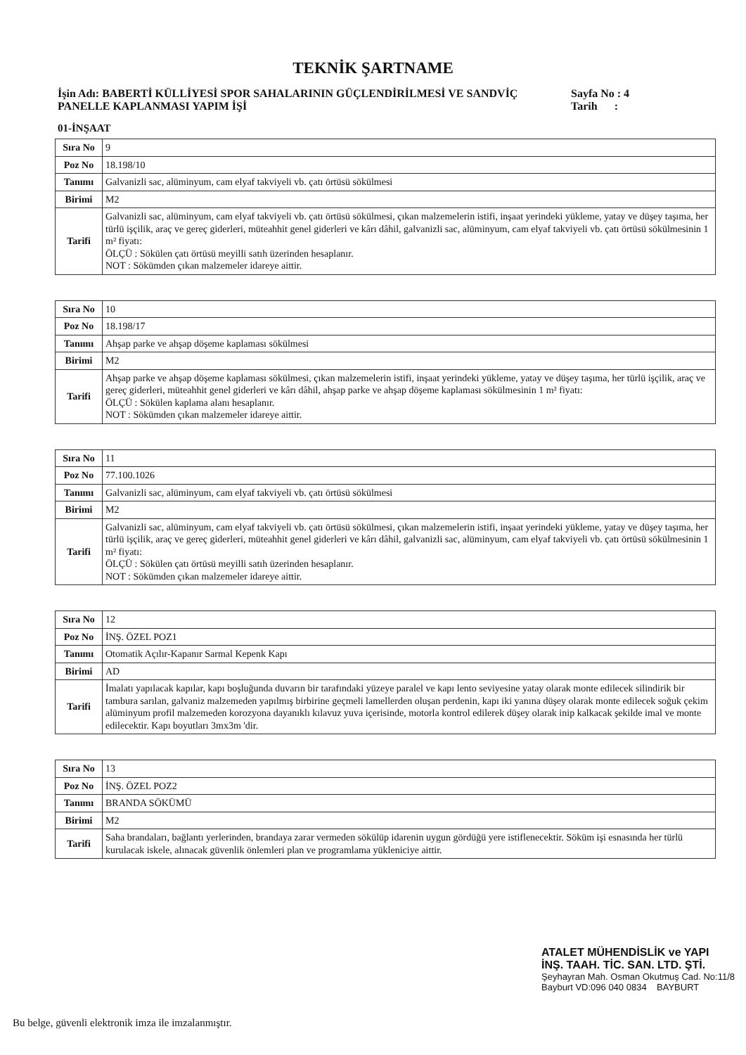TEKNİK ŞARTNAME
İşin Adı: BABERTİ KÜLLİYESİ SPOR SAHALARININ GÜÇLENDİRİLMESİ VE SANDVİÇ PANELLE KAPLANMASI YAPIM İŞİ
Sayfa No : 4
Tarih :
01-İNŞAAT
| Sıra No | 9 |
| Poz No | 18.198/10 |
| Tanımı | Galvanizli sac, alüminyum, cam elyaf takviyeli vb. çatı örtüsü sökülmesi |
| Birimi | M2 |
| Tarifi | Galvanizli sac, alüminyum, cam elyaf takviyeli vb. çatı örtüsü sökülmesi, çıkan malzemelerin istifi, inşaat yerindeki yükleme, yatay ve düşey taşıma, her türlü işçilik, araç ve gereç giderleri, müteahhit genel giderleri ve kârı dâhil, galvanizli sac, alüminyum, cam elyaf takviyeli vb. çatı örtüsü sökülmesinin 1 m² fiyatı: ÖLÇÜ : Sökülen çatı örtüsü meyilli satıh üzerinden hesaplanır. NOT : Sökümden çıkan malzemeler idareye aittir. |
| Sıra No | 10 |
| Poz No | 18.198/17 |
| Tanımı | Ahşap parke ve ahşap döşeme kaplaması sökülmesi |
| Birimi | M2 |
| Tarifi | Ahşap parke ve ahşap döşeme kaplaması sökülmesi, çıkan malzemelerin istifi, inşaat yerindeki yükleme, yatay ve düşey taşıma, her türlü işçilik, araç ve gereç giderleri, müteahhit genel giderleri ve kârı dâhil, ahşap parke ve ahşap döşeme kaplaması sökülmesinin 1 m² fiyatı: ÖLÇÜ : Sökülen kaplama alanı hesaplanır. NOT : Sökümden çıkan malzemeler idareye aittir. |
| Sıra No | 11 |
| Poz No | 77.100.1026 |
| Tanımı | Galvanizli sac, alüminyum, cam elyaf takviyeli vb. çatı örtüsü sökülmesi |
| Birimi | M2 |
| Tarifi | Galvanizli sac, alüminyum, cam elyaf takviyeli vb. çatı örtüsü sökülmesi, çıkan malzemelerin istifi, inşaat yerindeki yükleme, yatay ve düşey taşıma, her türlü işçilik, araç ve gereç giderleri, müteahhit genel giderleri ve kârı dâhil, galvanizli sac, alüminyum, cam elyaf takviyeli vb. çatı örtüsü sökülmesinin 1 m² fiyatı: ÖLÇÜ : Sökülen çatı örtüsü meyilli satıh üzerinden hesaplanır. NOT : Sökümden çıkan malzemeler idareye aittir. |
| Sıra No | 12 |
| Poz No | İNŞ. ÖZEL POZ1 |
| Tanımı | Otomatik Açılır-Kapanır Sarmal Kepenk Kapı |
| Birimi | AD |
| Tarifi | İmalatı yapılacak kapılar, kapı boşluğunda duvarın bir tarafındaki yüzeye paralel ve kapı lento seviyesine yatay olarak monte edilecek silindirik bir tambura sarılan, galvaniz malzemeden yapılmış birbirine geçmeli lamellerden oluşan perdenin, kapı iki yanına düşey olarak monte edilecek soğuk çekim alüminyum profil malzemeden korozyona dayanıklı kılavuz yuva içerisinde, motorla kontrol edilerek düşey olarak inip kalkacak şekilde imal ve monte edilecektir. Kapı boyutları 3mx3m 'dir. |
| Sıra No | 13 |
| Poz No | İNŞ. ÖZEL POZ2 |
| Tanımı | BRANDA SÖKÜMÜ |
| Birimi | M2 |
| Tarifi | Saha brandaları, bağlantı yerlerinden, brandaya zarar vermeden sökülüp idarenin uygun gördüğü yere istiflenecektir. Söküm işi esnasında her türlü kurulacak iskele, alınacak güvenlik önlemleri plan ve programlama yükleniciye aittir. |
ATALET MÜHENDİSLİK ve YAPI
İNŞ. TAAH. TİC. SAN. LTD. ŞTİ.
Şeyhayran Mah. Osman Okutmuş Cad. No:11/8
Bayburt VD:096 040 0834 BAYBURT
Bu belge, güvenli elektronik imza ile imzalanmıştır.